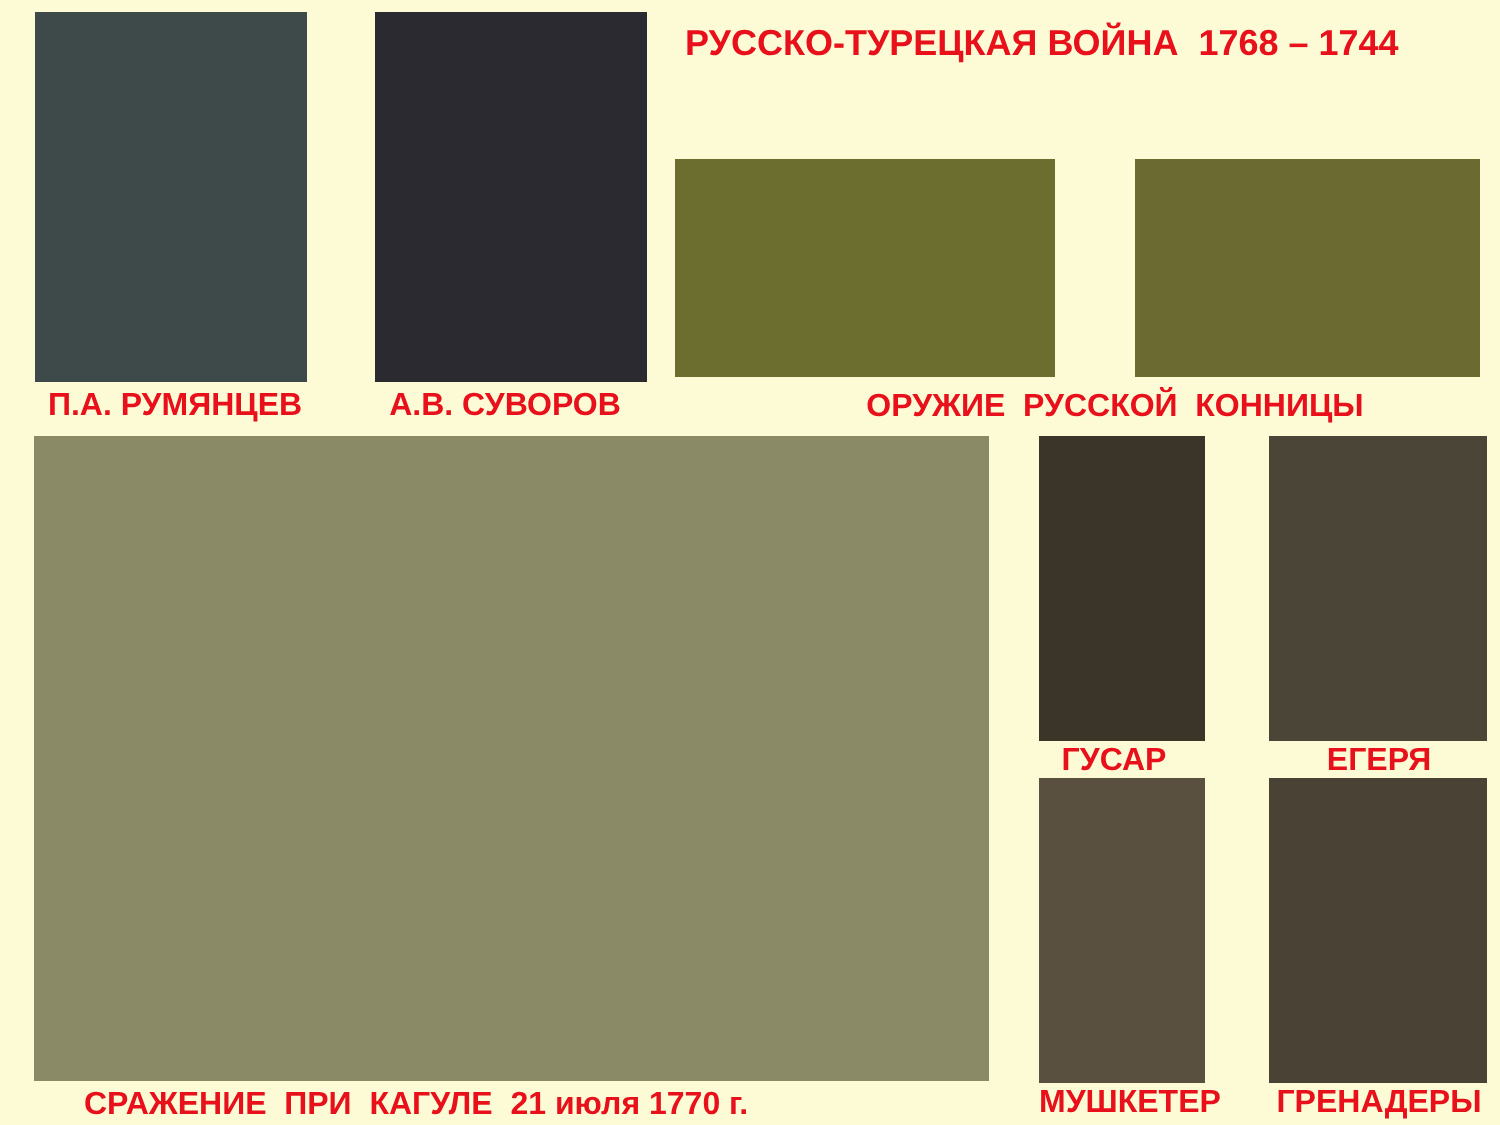П.А. РУМЯНЦЕВ А.В. СУВОРОВ
РУССКО-ТУРЕЦКАЯ ВОЙНА 1768 – 1744
ОРУЖИЕ РУССКОЙ КОННИЦЫ
СРАЖЕНИЕ ПРИ КАГУЛЕ 21 июля 1770 г.
ГУСАР ЕГЕРЯ
МУШКЕТЕР ГРЕНАДЕРЫ